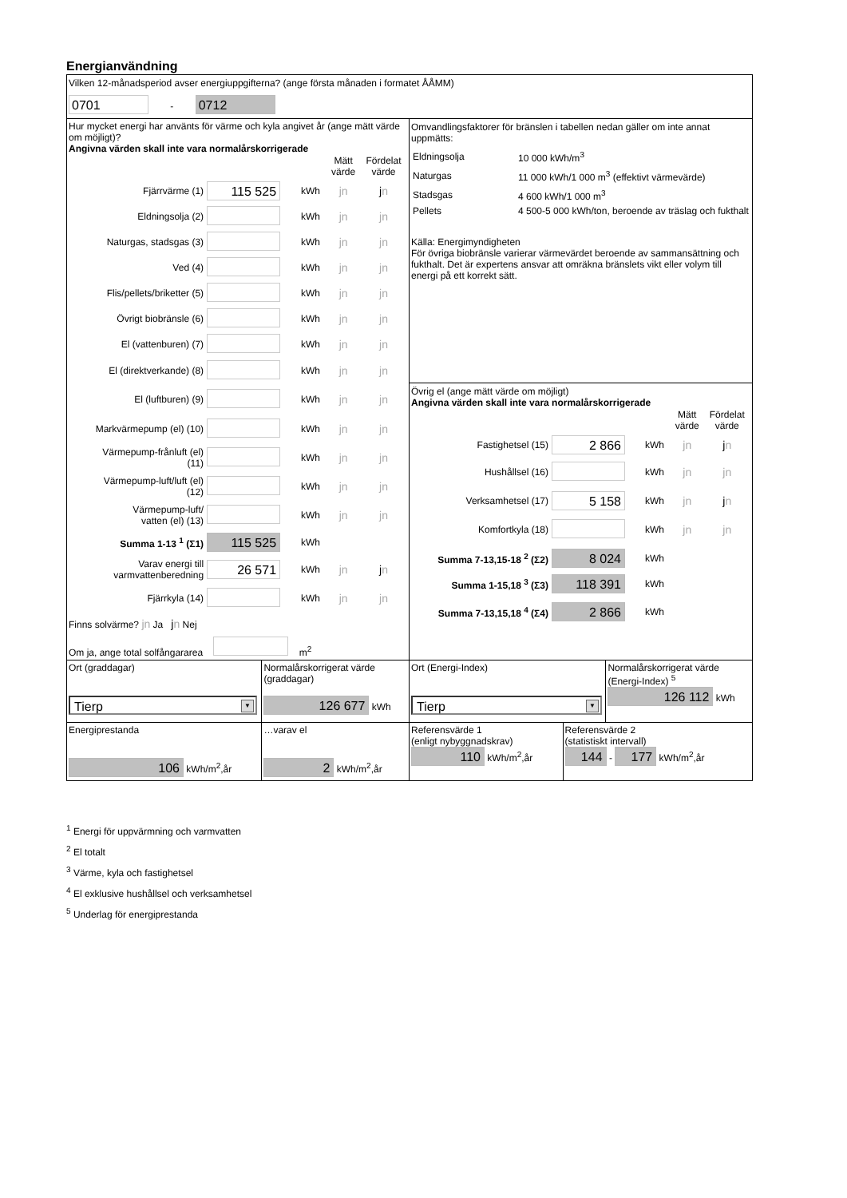Energianvändning
Vilken 12-månadsperiod avser energiuppgifterna? (ange första månaden i formatet ÅÅMM)
0701 - 0712
Hur mycket energi har använts för värme och kyla angivet år (ange mätt värde om möjligt)?
Angivna värden skall inte vara normalårskorrigerade
| | | | Mätt värde | Fördelat värde |
| Fjärrvärme (1) | 115 525 | kWh | jn | j n |
| Eldningsolja (2) | | kWh | jn | jn |
| Naturgas, stadsgas (3) | | kWh | jn | jn |
| Ved (4) | | kWh | jn | jn |
| Flis/pellets/briketter (5) | | kWh | jn | jn |
| Övrigt biobränsle (6) | | kWh | jn | jn |
| El (vattenburen) (7) | | kWh | jn | jn |
| El (direktverkande) (8) | | kWh | jn | jn |
| El (luftburen) (9) | | kWh | jn | jn |
| Markvärmepump (el) (10) | | kWh | jn | jn |
| Värmepump-frånluft (el) (11) | | kWh | jn | jn |
| Värmepump-luft/luft (el) (12) | | kWh | jn | jn |
| Värmepump-luft/ vatten (el) (13) | | kWh | jn | jn |
| Summa 1-13 <sup>1</sup> (Σ1) | 115 525 | kWh | | |
| Varav energi till varmvattenberedning | 26 571 | kWh | jn | j n |
| Fjärrkyla (14) | | kWh | jn | jn |
Finns solvärme? jn Ja jn Nej
Om ja, ange total solfångararea m<sup>2</sup>
Omvandlingsfaktorer för bränslen i tabellen nedan gäller om inte annat uppmätts:
| Eldningsolja | 10 000 kWh/m<sup>3</sup> |
| Naturgas | 11 000 kWh/1 000 m<sup>3</sup> (effektivt värmevärde) |
| Stadsgas | 4 600 kWh/1 000 m<sup>3</sup> |
| Pellets | 4 500-5 000 kWh/ton, beroende av träslag och fukthalt |
Källa: Energimyndigheten
För övriga biobränsle varierar värmevärdet beroende av sammansättning och fukthalt. Det är expertens ansvar att omräkna bränslets vikt eller volym till energi på ett korrekt sätt.
Övrig el (ange mätt värde om möjligt)
Angivna värden skall inte vara normalårskorrigerade
| | | | Mätt värde | Fördelat värde |
| Fastighetsel (15) | 2 866 | kWh | jn | j n |
| Hushållsel (16) | | kWh | jn | jn |
| Verksamhetsel (17) | 5 158 | kWh | jn | j n |
| Komfortkyla (18) | | kWh | jn | jn |
| Summa 7-13,15-18 <sup>2</sup> (Σ2) | 8 024 | kWh | | |
| Summa 1-15,18 <sup>3</sup> (Σ3) | 118 391 | kWh | | |
| Summa 7-13,15,18 <sup>4</sup> (Σ4) | 2 866 | kWh | | |
Ort (graddagar)
Tierp ▼
Normalårskorrigerat värde (graddagar)
126 677 kWh
Ort (Energi-Index)
Tierp ▼
Normalårskorrigerat värde (Energi-Index) <sup>5</sup>
126 112 kWh
Energiprestanda
106 kWh/m<sup>2</sup>,år
…varav el
2 kWh/m<sup>2</sup>,år
Referensvärde 1
(enligt nybyggnadskrav)
110 kWh/m<sup>2</sup>,år
Referensvärde 2
(statistiskt intervall)
144 - 177 kWh/m<sup>2</sup>,år
<sup>1</sup> Energi för uppvärmning och varmvatten
<sup>2</sup> El totalt
<sup>3</sup> Värme, kyla och fastighetsel
<sup>4</sup> El exklusive hushållsel och verksamhetsel
<sup>5</sup> Underlag för energiprestanda